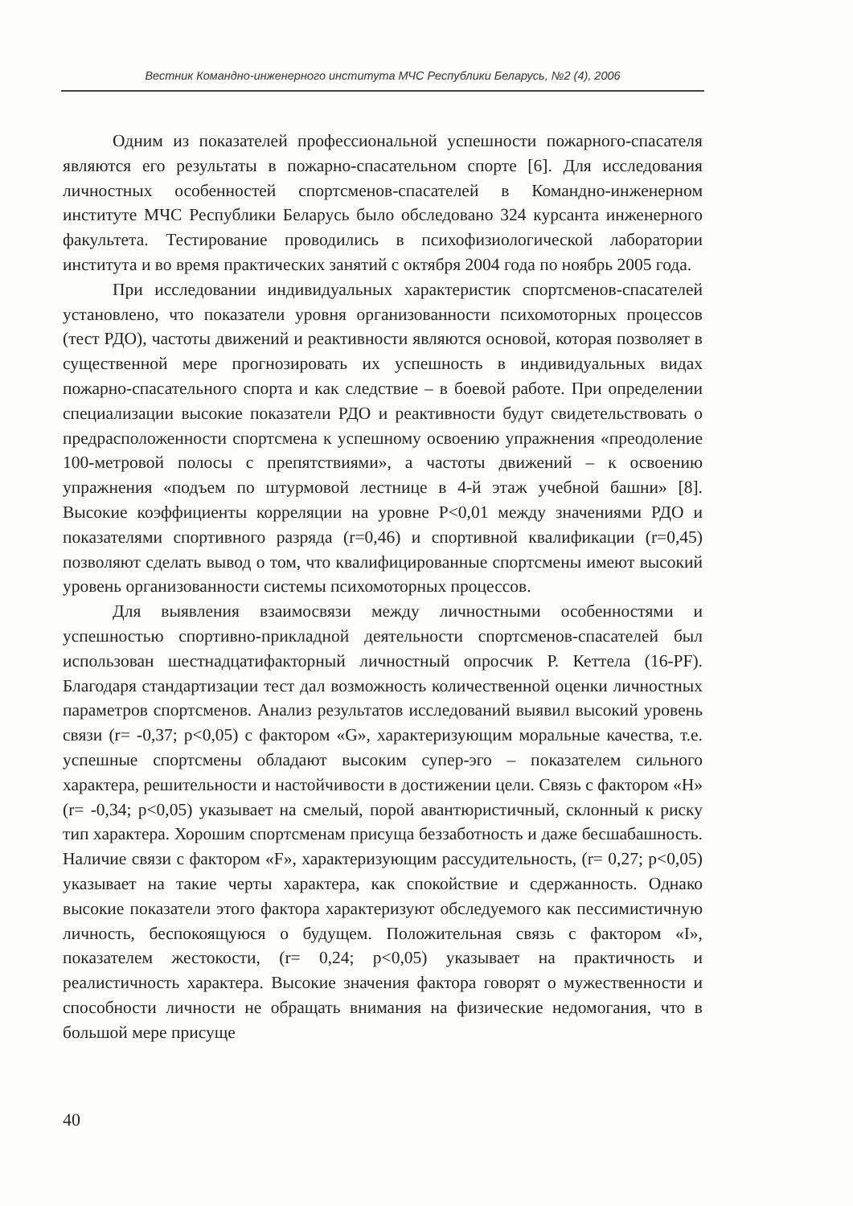Вестник Командно-инженерного института МЧС Республики Беларусь, №2 (4), 2006
Одним из показателей профессиональной успешности пожарного-спасателя являются его результаты в пожарно-спасательном спорте [6]. Для исследования личностных особенностей спортсменов-спасателей в Командно-инженерном институте МЧС Республики Беларусь было обследовано 324 курсанта инженерного факультета. Тестирование проводились в психофизиологической лаборатории института и во время практических занятий с октября 2004 года по ноябрь 2005 года.
При исследовании индивидуальных характеристик спортсменов-спасателей установлено, что показатели уровня организованности психомоторных процессов (тест РДО), частоты движений и реактивности являются основой, которая позволяет в существенной мере прогнозировать их успешность в индивидуальных видах пожарно-спасательного спорта и как следствие – в боевой работе. При определении специализации высокие показатели РДО и реактивности будут свидетельствовать о предрасположенности спортсмена к успешному освоению упражнения «преодоление 100-метровой полосы с препятствиями», а частоты движений – к освоению упражнения «подъем по штурмовой лестнице в 4-й этаж учебной башни» [8]. Высокие коэффициенты корреляции на уровне P<0,01 между значениями РДО и показателями спортивного разряда (r=0,46) и спортивной квалификации (r=0,45) позволяют сделать вывод о том, что квалифицированные спортсмены имеют высокий уровень организованности системы психомоторных процессов.
Для выявления взаимосвязи между личностными особенностями и успешностью спортивно-прикладной деятельности спортсменов-спасателей был использован шестнадцатифакторный личностный опросчик Р. Кеттела (16-PF). Благодаря стандартизации тест дал возможность количественной оценки личностных параметров спортсменов. Анализ результатов исследований выявил высокий уровень связи (r= -0,37; p<0,05) с фактором «G», характеризующим моральные качества, т.е. успешные спортсмены обладают высоким супер-эго – показателем сильного характера, решительности и настойчивости в достижении цели. Связь с фактором «H» (r= -0,34; p<0,05) указывает на смелый, порой авантюристичный, склонный к риску тип характера. Хорошим спортсменам присуща беззаботность и даже бесшабашность. Наличие связи с фактором «F», характеризующим рассудительность, (r= 0,27; p<0,05) указывает на такие черты характера, как спокойствие и сдержанность. Однако высокие показатели этого фактора характеризуют обследуемого как пессимистичную личность, беспокоящуюся о будущем. Положительная связь с фактором «I», показателем жестокости, (r= 0,24; p<0,05) указывает на практичность и реалистичность характера. Высокие значения фактора говорят о мужественности и способности личности не обращать внимания на физические недомогания, что в большой мере присуще
40